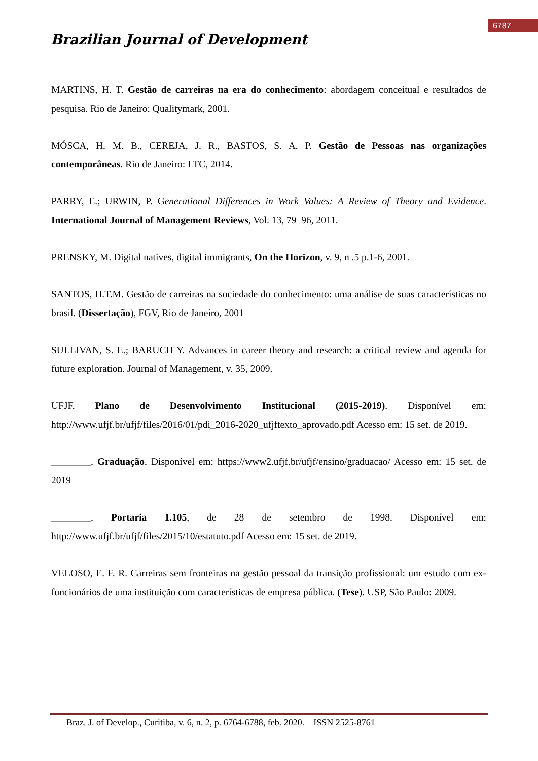6787
Brazilian Journal of Development
MARTINS, H. T. Gestão de carreiras na era do conhecimento: abordagem conceitual e resultados de pesquisa. Rio de Janeiro: Qualitymark, 2001.
MÓSCA, H. M. B., CEREJA, J. R., BASTOS, S. A. P. Gestão de Pessoas nas organizações contemporâneas. Rio de Janeiro: LTC, 2014.
PARRY, E.; URWIN, P. Generational Differences in Work Values: A Review of Theory and Evidence. International Journal of Management Reviews, Vol. 13, 79–96, 2011.
PRENSKY, M. Digital natives, digital immigrants, On the Horizon, v. 9, n .5 p.1-6, 2001.
SANTOS, H.T.M. Gestão de carreiras na sociedade do conhecimento: uma análise de suas características no brasil. (Dissertação), FGV, Rio de Janeiro, 2001
SULLIVAN, S. E.; BARUCH Y. Advances in career theory and research: a critical review and agenda for future exploration. Journal of Management, v. 35, 2009.
UFJF. Plano de Desenvolvimento Institucional (2015-2019). Disponível em: http://www.ufjf.br/ufjf/files/2016/01/pdi_2016-2020_ufjftexto_aprovado.pdf Acesso em: 15 set. de 2019.
________. Graduação. Disponível em: https://www2.ufjf.br/ufjf/ensino/graduacao/ Acesso em: 15 set. de 2019
________. Portaria 1.105, de 28 de setembro de 1998. Disponível em: http://www.ufjf.br/ufjf/files/2015/10/estatuto.pdf Acesso em: 15 set. de 2019.
VELOSO, E. F. R. Carreiras sem fronteiras na gestão pessoal da transição profissional: um estudo com ex-funcionários de uma instituição com características de empresa pública. (Tese). USP, São Paulo: 2009.
Braz. J. of Develop., Curitiba, v. 6, n. 2, p. 6764-6788, feb. 2020. ISSN 2525-8761